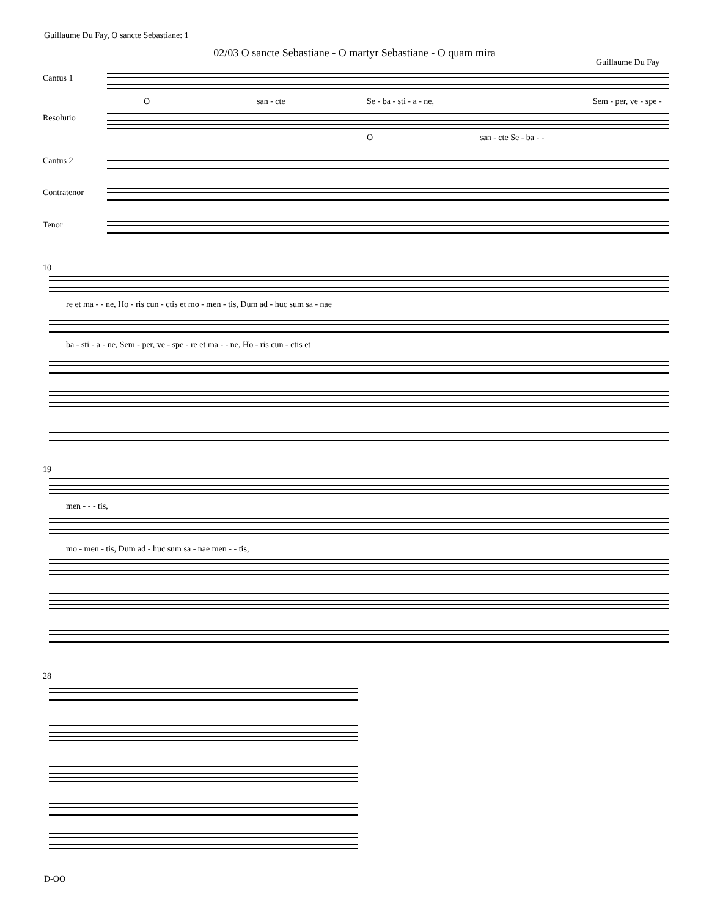Guillaume Du Fay, O sancte Sebastiane: 1
02/03 O sancte Sebastiane - O martyr Sebastiane - O quam mira
Guillaume Du Fay
Cantus 1
O san - cte Se - ba - sti - a - ne, Sem - per, ve - spe -
Resolutio
O san - cte Se - ba - -
Cantus 2
Contratenor
Tenor
10
re et ma - - ne, Ho - ris cun - ctis et mo - men - tis, Dum ad - huc sum sa - nae
ba - sti - a - ne, Sem - per, ve - spe - re et ma - - ne, Ho - ris cun - ctis et
19
men - - - tis,
mo - men - tis, Dum ad - huc sum sa - nae men - - tis,
28
D-OO